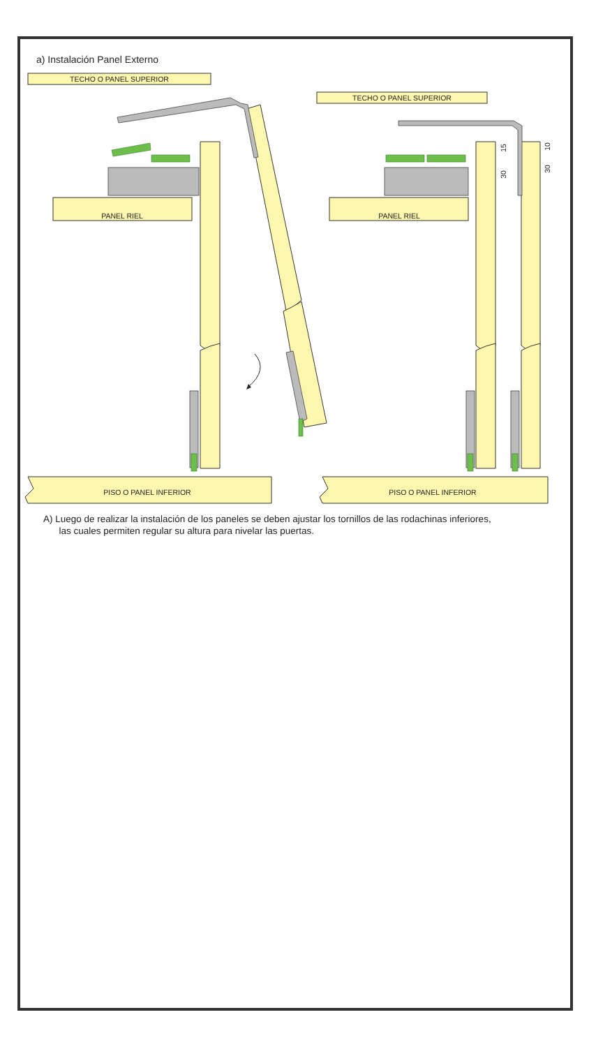a) Instalación Panel Externo
TECHO O PANEL SUPERIOR
TECHO O PANEL SUPERIOR
PANEL RIEL
PANEL RIEL
PISO O PANEL INFERIOR
PISO O PANEL INFERIOR
15
30
10
30
A) Luego de realizar la instalación de los paneles se deben ajustar los tornillos de las rodachinas inferiores,
las cuales permiten regular su altura para nivelar las puertas.